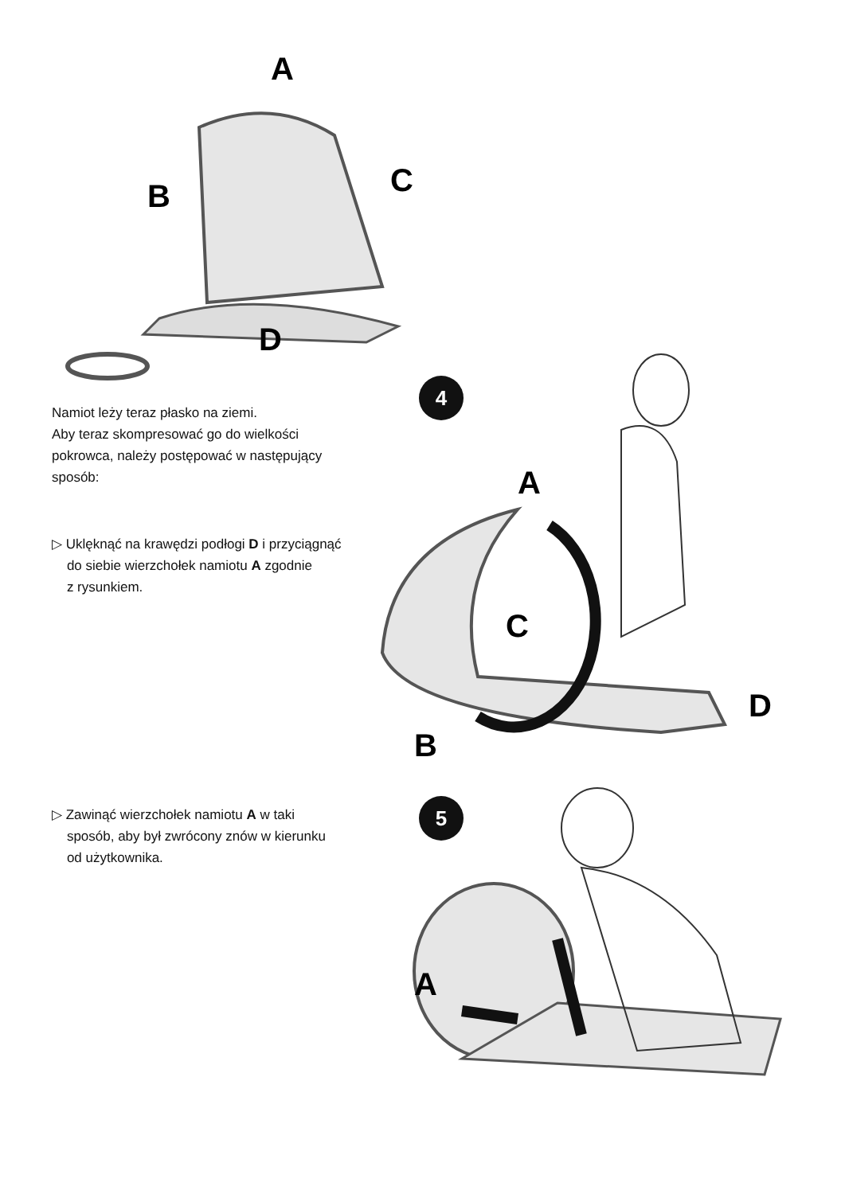A
B
C
D
Namiot leży teraz płasko na ziemi.
Aby teraz skompresować go do wielkości
pokrowca, należy postępować w następujący
sposób:
▷ Uklęknąć na krawędzi podłogi D i przyciągnąć
do siebie wierzchołek namiotu A zgodnie
z rysunkiem.
4
A
C
D
B
▷ Zawinąć wierzchołek namiotu A w taki
sposób, aby był zwrócony znów w kierunku
od użytkownika.
5
A